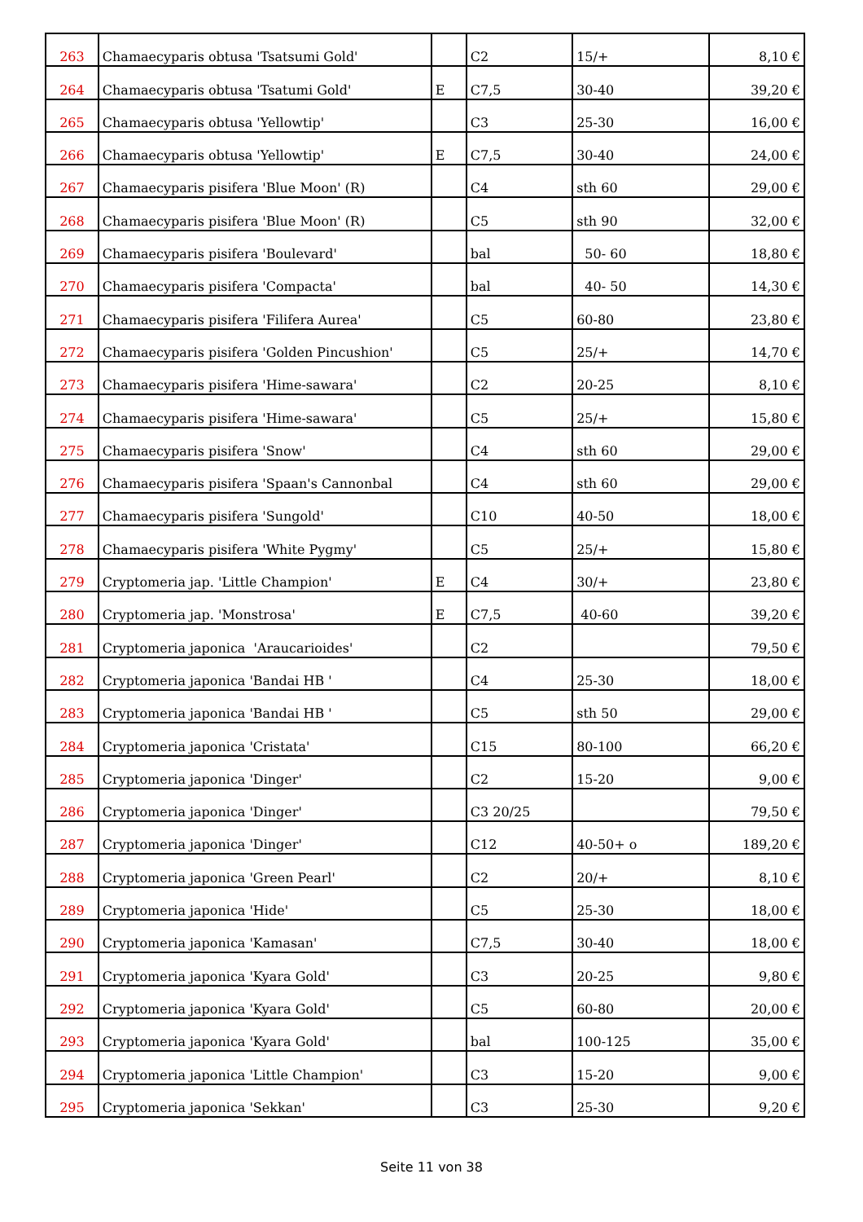| 263 | Chamaecyparis obtusa 'Tsatsumi Gold' | | C2 | 15/+ | 8,10 € |
| 264 | Chamaecyparis obtusa 'Tsatumi Gold' | E | C7,5 | 30-40 | 39,20 € |
| 265 | Chamaecyparis obtusa 'Yellowtip' | | C3 | 25-30 | 16,00 € |
| 266 | Chamaecyparis obtusa 'Yellowtip' | E | C7,5 | 30-40 | 24,00 € |
| 267 | Chamaecyparis pisifera 'Blue Moon' (R) | | C4 | sth 60 | 29,00 € |
| 268 | Chamaecyparis pisifera 'Blue Moon' (R) | | C5 | sth 90 | 32,00 € |
| 269 | Chamaecyparis pisifera 'Boulevard' | | bal | 50- 60 | 18,80 € |
| 270 | Chamaecyparis pisifera 'Compacta' | | bal | 40- 50 | 14,30 € |
| 271 | Chamaecyparis pisifera 'Filifera Aurea' | | C5 | 60-80 | 23,80 € |
| 272 | Chamaecyparis pisifera 'Golden Pincushion' | | C5 | 25/+ | 14,70 € |
| 273 | Chamaecyparis pisifera 'Hime-sawara' | | C2 | 20-25 | 8,10 € |
| 274 | Chamaecyparis pisifera 'Hime-sawara' | | C5 | 25/+ | 15,80 € |
| 275 | Chamaecyparis pisifera 'Snow' | | C4 | sth 60 | 29,00 € |
| 276 | Chamaecyparis pisifera 'Spaan's Cannonbal | | C4 | sth 60 | 29,00 € |
| 277 | Chamaecyparis pisifera 'Sungold' | | C10 | 40-50 | 18,00 € |
| 278 | Chamaecyparis pisifera 'White Pygmy' | | C5 | 25/+ | 15,80 € |
| 279 | Cryptomeria jap. 'Little Champion' | E | C4 | 30/+ | 23,80 € |
| 280 | Cryptomeria jap. 'Monstrosa' | E | C7,5 | 40-60 | 39,20 € |
| 281 | Cryptomeria japonica 'Araucarioides' | | C2 | | 79,50 € |
| 282 | Cryptomeria japonica 'Bandai HB ' | | C4 | 25-30 | 18,00 € |
| 283 | Cryptomeria japonica 'Bandai HB ' | | C5 | sth 50 | 29,00 € |
| 284 | Cryptomeria japonica 'Cristata' | | C15 | 80-100 | 66,20 € |
| 285 | Cryptomeria japonica 'Dinger' | | C2 | 15-20 | 9,00 € |
| 286 | Cryptomeria japonica 'Dinger' | | C3 20/25 | | 79,50 € |
| 287 | Cryptomeria japonica 'Dinger' | | C12 | 40-50+ o | 189,20 € |
| 288 | Cryptomeria japonica 'Green Pearl' | | C2 | 20/+ | 8,10 € |
| 289 | Cryptomeria japonica 'Hide' | | C5 | 25-30 | 18,00 € |
| 290 | Cryptomeria japonica 'Kamasan' | | C7,5 | 30-40 | 18,00 € |
| 291 | Cryptomeria japonica 'Kyara Gold' | | C3 | 20-25 | 9,80 € |
| 292 | Cryptomeria japonica 'Kyara Gold' | | C5 | 60-80 | 20,00 € |
| 293 | Cryptomeria japonica 'Kyara Gold' | | bal | 100-125 | 35,00 € |
| 294 | Cryptomeria japonica 'Little Champion' | | C3 | 15-20 | 9,00 € |
| 295 | Cryptomeria japonica 'Sekkan' | | C3 | 25-30 | 9,20 € |
Seite 11 von 38